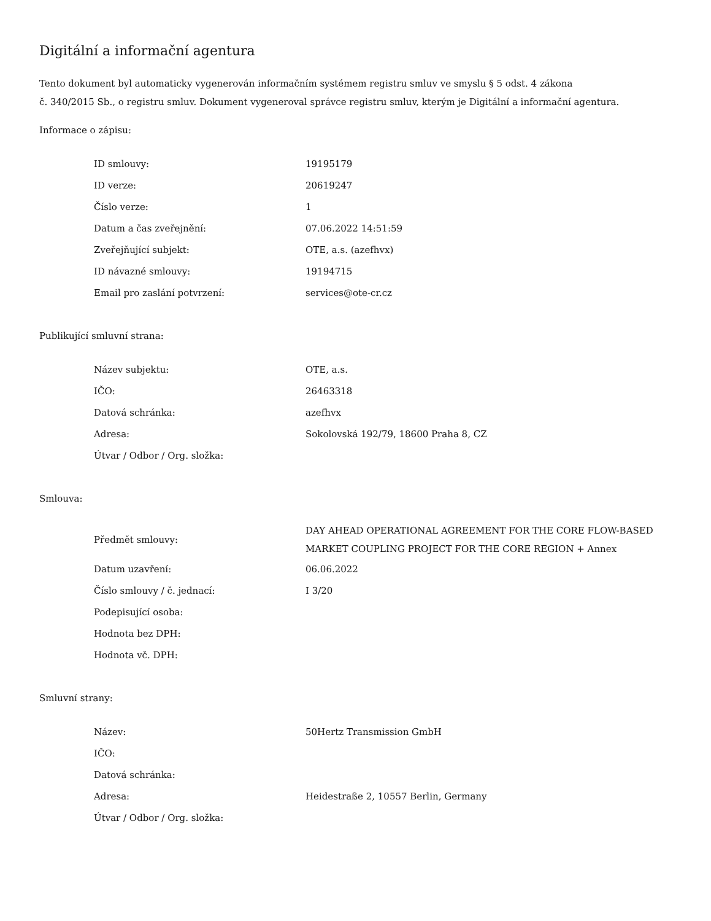Digitální a informační agentura
Tento dokument byl automaticky vygenerován informačním systémem registru smluv ve smyslu § 5 odst. 4 zákona
č. 340/2015 Sb., o registru smluv. Dokument vygeneroval správce registru smluv, kterým je Digitální a informační agentura.
Informace o zápisu:
| ID smlouvy: | 19195179 |
| ID verze: | 20619247 |
| Číslo verze: | 1 |
| Datum a čas zveřejnění: | 07.06.2022 14:51:59 |
| Zveřejňující subjekt: | OTE, a.s. (azefhvx) |
| ID návazné smlouvy: | 19194715 |
| Email pro zaslání potvrzení: | services@ote-cr.cz |
Publikující smluvní strana:
| Název subjektu: | OTE, a.s. |
| IČO: | 26463318 |
| Datová schránka: | azefhvx |
| Adresa: | Sokolovská 192/79, 18600 Praha 8, CZ |
| Útvar / Odbor / Org. složka: | |
Smlouva:
| Předmět smlouvy: | DAY AHEAD OPERATIONAL AGREEMENT FOR THE CORE FLOW-BASED MARKET COUPLING PROJECT FOR THE CORE REGION + Annex |
| Datum uzavření: | 06.06.2022 |
| Číslo smlouvy / č. jednací: | I 3/20 |
| Podepisující osoba: | |
| Hodnota bez DPH: | |
| Hodnota vč. DPH: | |
Smluvní strany:
| Název: | 50Hertz Transmission GmbH |
| IČO: | |
| Datová schránka: | |
| Adresa: | Heidestraße 2, 10557 Berlin, Germany |
| Útvar / Odbor / Org. složka: | |